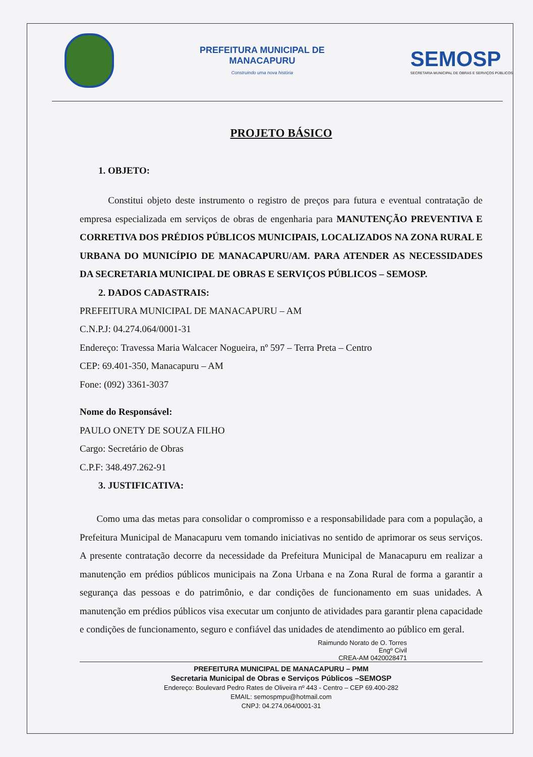PREFEITURA MUNICIPAL DE
MANACAPURU
Construindo uma nova história
SEMOSP
SECRETARIA MUNICIPAL DE OBRAS E SERVIÇOS PÚBLICOS
PROJETO BÁSICO
1. OBJETO:
Constitui objeto deste instrumento o registro de preços para futura e eventual contratação de empresa especializada em serviços de obras de engenharia para MANUTENÇÃO PREVENTIVA E CORRETIVA DOS PRÉDIOS PÚBLICOS MUNICIPAIS, LOCALIZADOS NA ZONA RURAL E URBANA DO MUNICÍPIO DE MANACAPURU/AM. PARA ATENDER AS NECESSIDADES DA SECRETARIA MUNICIPAL DE OBRAS E SERVIÇOS PÚBLICOS – SEMOSP.
2. DADOS CADASTRAIS:
PREFEITURA MUNICIPAL DE MANACAPURU – AM
C.N.P.J: 04.274.064/0001-31
Endereço: Travessa Maria Walcacer Nogueira, nº 597 – Terra Preta – Centro
CEP: 69.401-350, Manacapuru – AM
Fone: (092) 3361-3037
Nome do Responsável:
PAULO ONETY DE SOUZA FILHO
Cargo: Secretário de Obras
C.P.F: 348.497.262-91
3. JUSTIFICATIVA:
Como uma das metas para consolidar o compromisso e a responsabilidade para com a população, a Prefeitura Municipal de Manacapuru vem tomando iniciativas no sentido de aprimorar os seus serviços. A presente contratação decorre da necessidade da Prefeitura Municipal de Manacapuru em realizar a manutenção em prédios públicos municipais na Zona Urbana e na Zona Rural de forma a garantir a segurança das pessoas e do patrimônio, e dar condições de funcionamento em suas unidades. A manutenção em prédios públicos visa executar um conjunto de atividades para garantir plena capacidade e condições de funcionamento, seguro e confiável das unidades de atendimento ao público em geral.
Raimundo Norato de O. Torres
Engº Civil
CREA-AM 0420028471
PREFEITURA MUNICIPAL DE MANACAPURU – PMM
Secretaria Municipal de Obras e Serviços Públicos –SEMOSP
Endereço: Boulevard Pedro Rates de Oliveira nº 443 - Centro – CEP 69.400-282
EMAIL: semospmpu@hotmail.com
CNPJ: 04.274.064/0001-31